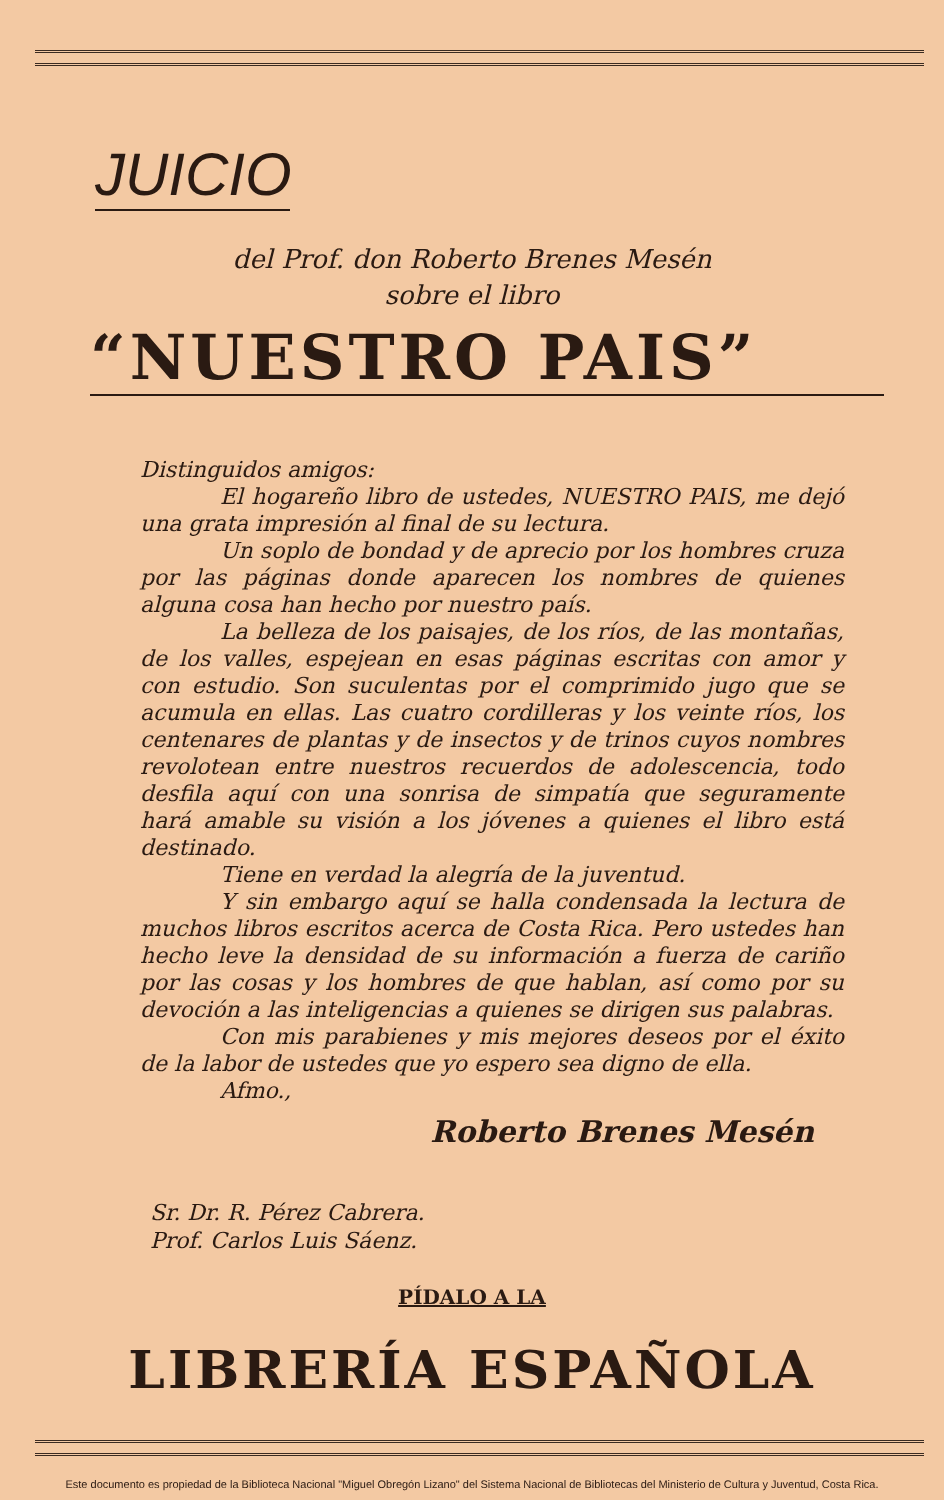JUICIO
del Prof. don Roberto Brenes Mesén
sobre el libro
“NUESTRO PAIS”
Distinguidos amigos:
El hogareño libro de ustedes, NUESTRO PAIS, me dejó una grata impresión al final de su lectura.
Un soplo de bondad y de aprecio por los hombres cruza por las páginas donde aparecen los nombres de quienes alguna cosa han hecho por nuestro país.
La belleza de los paisajes, de los ríos, de las montañas, de los valles, espejean en esas páginas escritas con amor y con estudio. Son suculentas por el comprimido jugo que se acumula en ellas. Las cuatro cordilleras y los veinte ríos, los centenares de plantas y de insectos y de trinos cuyos nombres revolotean entre nuestros recuerdos de adolescencia, todo desfila aquí con una sonrisa de simpatía que seguramente hará amable su visión a los jóvenes a quienes el libro está destinado.
Tiene en verdad la alegría de la juventud.
Y sin embargo aquí se halla condensada la lectura de muchos libros escritos acerca de Costa Rica. Pero ustedes han hecho leve la densidad de su información a fuerza de cariño por las cosas y los hombres de que hablan, así como por su devoción a las inteligencias a quienes se dirigen sus palabras.
Con mis parabienes y mis mejores deseos por el éxito de la labor de ustedes que yo espero sea digno de ella.
Afmo.,
Roberto Brenes Mesén
Sr. Dr. R. Pérez Cabrera.
Prof. Carlos Luis Sáenz.
PÍDALO A LA
LIBRERÍA ESPAÑOLA
Este documento es propiedad de la Biblioteca Nacional "Miguel Obregón Lizano" del Sistema Nacional de Bibliotecas del Ministerio de Cultura y Juventud, Costa Rica.